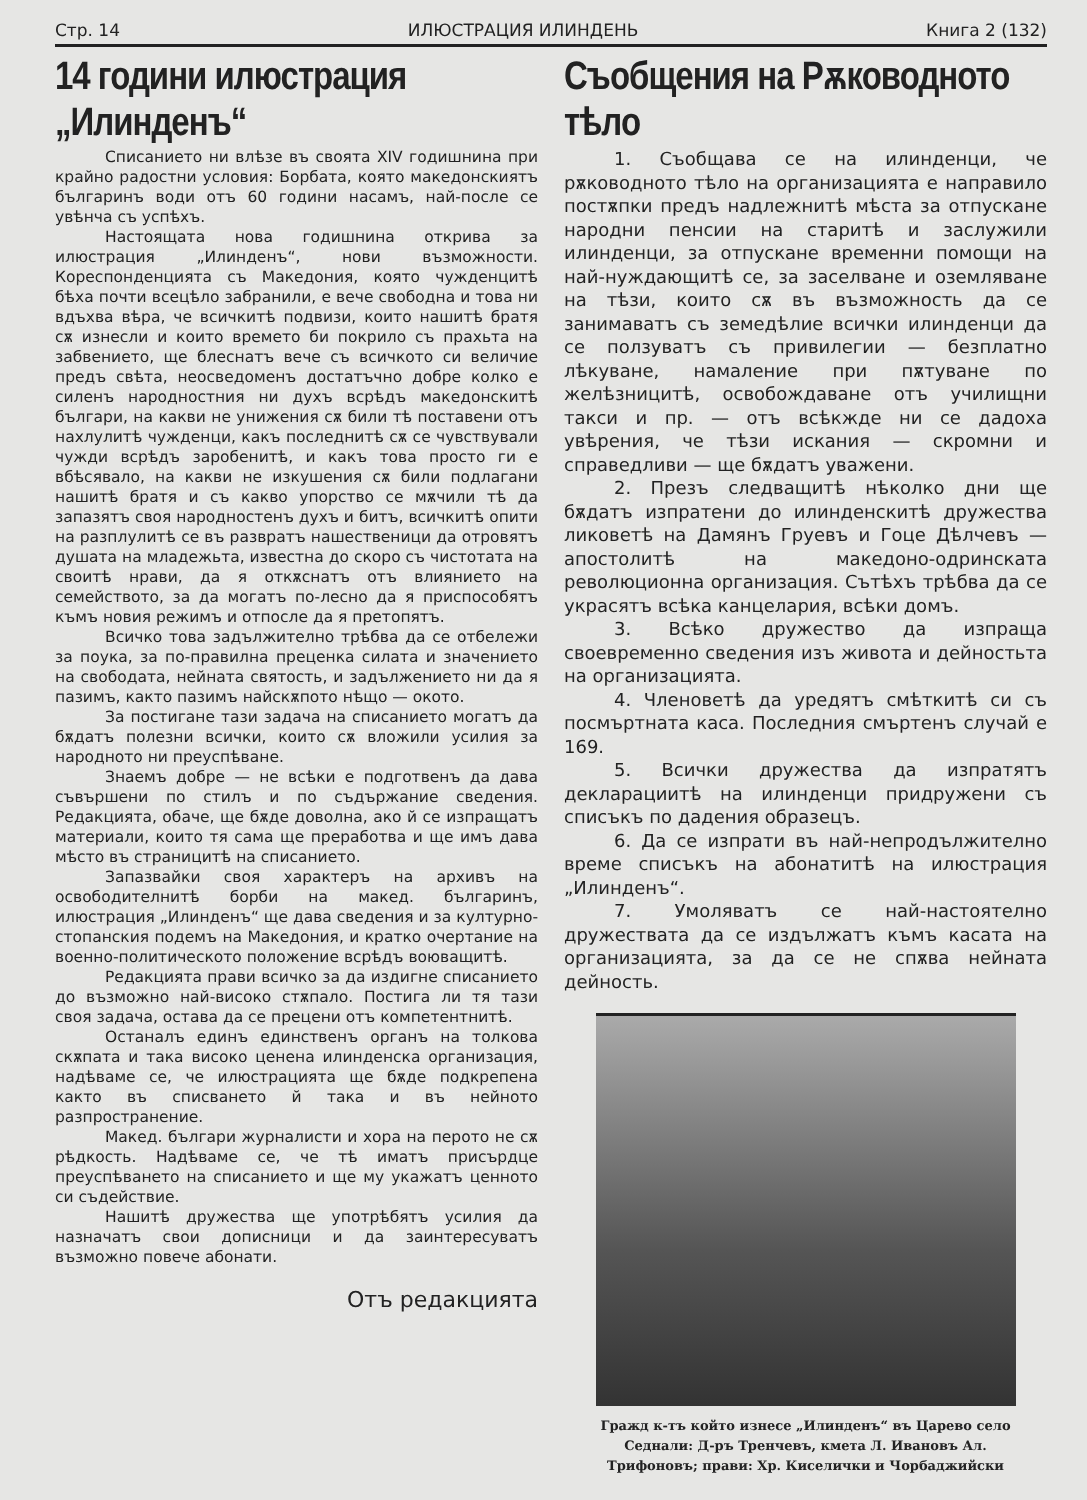Стр. 14 ИЛЮСТРАЦИЯ ИЛИНДЕНЬ Книга 2 (132)
14 години илюстрация „Илинденъ“
Списанието ни влѣзе въ своята XIV годишнина при крайно радостни условия: Борбата, която македонскиятъ българинъ води отъ 60 години насамъ, най-после се увѣнча съ успѣхъ.
Настоящата нова годишнина открива за илюстрация „Илинденъ“, нови възможности. Кореспонденцията съ Македония, която чужденцитѣ бѣха почти всецѣло забранили, е вече свободна и това ни вдъхва вѣра, че всичкитѣ подвизи, които нашитѣ братя сѫ изнесли и които времето би покрило съ прахьта на забвението, ще блеснатъ вече съ всичкото си величие предъ свѣта, неосведоменъ достатъчно добре колко е силенъ народностния ни духъ всрѣдъ македонскитѣ българи, на какви не унижения сѫ били тѣ поставени отъ нахлулитѣ чужденци, какъ последнитѣ сѫ се чувствували чужди всрѣдъ заробенитѣ, и какъ това просто ги е вбѣсявало, на какви не изкушения сѫ били подлагани нашитѣ братя и съ какво упорство се мѫчили тѣ да запазятъ своя народностенъ духъ и битъ, всичкитѣ опити на разплулитѣ се въ развратъ нашественици да отровятъ душата на младежьта, известна до скоро съ чистотата на своитѣ нрави, да я откѫснатъ отъ влиянието на семейството, за да могатъ по-лесно да я приспособятъ къмъ новия режимъ и отпосле да я претопятъ.
Всичко това задължително трѣбва да се отбележи за поука, за по-правилна преценка силата и значението на свободата, нейната святость, и задължението ни да я пазимъ, както пазимъ найскѫпото нѣщо — окото.
За постигане тази задача на списанието могатъ да бѫдатъ полезни всички, които сѫ вложили усилия за народното ни преуспѣване.
Знаемъ добре — не всѣки е подготвенъ да дава съвършени по стилъ и по съдържание сведения. Редакцията, обаче, ще бѫде доволна, ако й се изпращатъ материали, които тя сама ще преработва и ще имъ дава мѣсто въ страницитѣ на списанието.
Запазвайки своя характеръ на архивъ на освободителнитѣ борби на макед. българинъ, илюстрация „Илинденъ“ ще дава сведения и за културно-стопанския подемъ на Македония, и кратко очертание на военно-политическото положение всрѣдъ воюващитѣ.
Редакцията прави всичко за да издигне списанието до възможно най-високо стѫпало. Постига ли тя тази своя задача, остава да се прецени отъ компетентнитѣ.
Останалъ единъ единственъ органъ на толкова скѫпата и така високо ценена илинденска организация, надѣваме се, че илюстрацията ще бѫде подкрепена както въ списването й така и въ нейното разпространение.
Макед. българи журналисти и хора на перото не сѫ рѣдкость. Надѣваме се, че тѣ иматъ присърдце преуспѣването на списанието и ще му укажатъ ценното си съдействие.
Нашитѣ дружества ще употрѣбятъ усилия да назначатъ свои дописници и да заинтересуватъ възможно повече абонати.
Отъ редакцията
Съобщения на Рѫководното тѣло
1. Съобщава се на илинденци, че рѫководното тѣло на организацията е направило постѫпки предъ надлежнитѣ мѣста за отпускане народни пенсии на старитѣ и заслужили илинденци, за отпускане временни помощи на най-нуждающитѣ се, за заселване и оземляване на тѣзи, които сѫ въ възможность да се занимаватъ съ земедѣлие всички илинденци да се ползуватъ съ привилегии — безплатно лѣкуване, намаление при пѫтуване по желѣзницитѣ, освобождаване отъ училищни такси и пр. — отъ всѣкжде ни се дадоха увѣрения, че тѣзи искания — скромни и справедливи — ще бѫдатъ уважени.
2. Презъ следващитѣ нѣколко дни ще бѫдатъ изпратени до илинденскитѣ дружества ликоветѣ на Дамянъ Груевъ и Гоце Дѣлчевъ — апостолитѣ на македоно-одринската революционна организация. Сътѣхъ трѣбва да се украсятъ всѣка канцелария, всѣки домъ.
3. Всѣко дружество да изпраща своевременно сведения изъ живота и дейностьта на организацията.
4. Членоветѣ да уредятъ смѣткитѣ си съ посмъртната каса. Последния смъртенъ случай е 169.
5. Всички дружества да изпратятъ декларациитѣ на илинденци придружени съ списъкъ по дадения образецъ.
6. Да се изпрати въ най-непродължително време списъкъ на абонатитѣ на илюстрация „Илинденъ“.
7. Умоляватъ се най-настоятелно дружествата да се издължатъ къмъ касата на организацията, за да се не спѫва нейната дейность.
Гражд к-тъ който изнесе „Илинденъ“ въ Царево село
Седнали: Д-ръ Тренчевъ, кмета Л. Ивановъ Ал.
Трифоновъ; прави: Хр. Киселички и Чорбаджийски